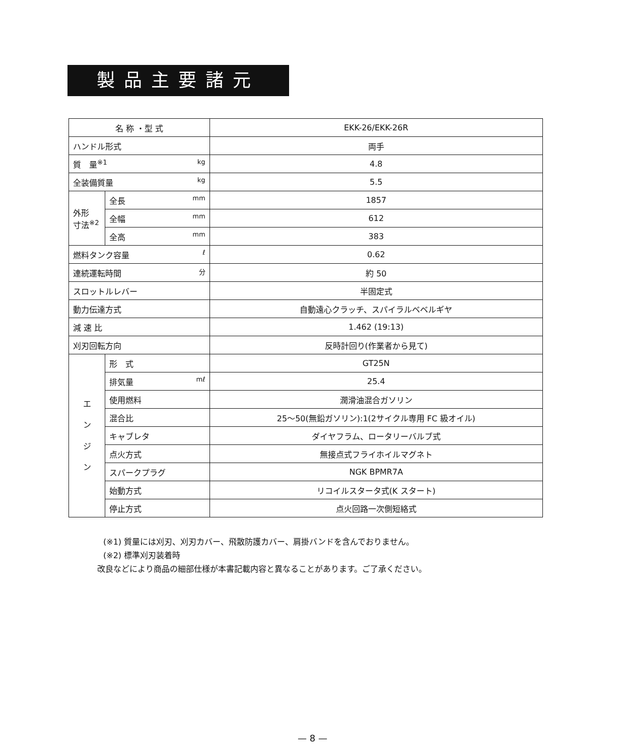製品主要諸元
| 名 称 ・型 式 | | EKK-26/EKK-26R |
| ハンドル形式 | | 両手 |
| 質 量<sup>※1</sup> kg | | 4.8 |
| 全装備質量 kg | | 5.5 |
| 外形 寸法<sup>※2</sup> | 全長 mm | 1857 |
| | 全幅 mm | 612 |
| | 全高 mm | 383 |
| 燃料タンク容量 ℓ | | 0.62 |
| 連続運転時間 分 | | 約 50 |
| スロットルレバー | | 半固定式 |
| 動力伝達方式 | | 自動遠心クラッチ、スパイラルベベルギヤ |
| 減 速 比 | | 1.462 (19:13) |
| 刈刃回転方向 | | 反時計回り(作業者から見て) |
| エ ン ジ ン | 形 式 | GT25N |
| | 排気量 mℓ | 25.4 |
| | 使用燃料 | 潤滑油混合ガソリン |
| | 混合比 | 25～50(無鉛ガソリン):1(2サイクル専用 FC 級オイル) |
| | キャブレタ | ダイヤフラム、ロータリーバルブ式 |
| | 点火方式 | 無接点式フライホイルマグネト |
| | スパークプラグ | NGK BPMR7A |
| | 始動方式 | リコイルスタータ式(K スタート) |
| | 停止方式 | 点火回路一次側短絡式 |
(※1) 質量には刈刃、刈刃カバー、飛散防護カバー、肩掛バンドを含んでおりません。
(※2) 標準刈刃装着時
改良などにより商品の細部仕様が本書記載内容と異なることがあります。ご了承ください。
— 8 —